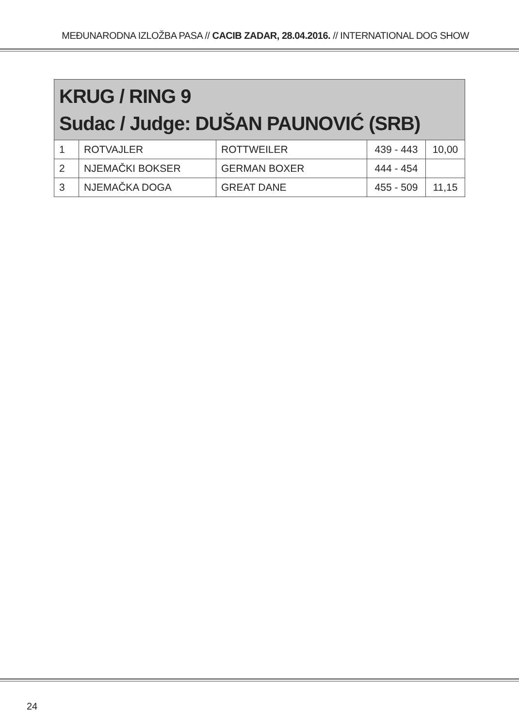MEĐUNARODNA IZLOŽBA PASA // CACIB ZADAR, 28.04.2016. // INTERNATIONAL DOG SHOW
| KRUG / RING 9 Sudac / Judge: DUŠAN PAUNOVIĆ (SRB) | | | | |
| --- | --- | --- | --- | --- |
| 1 | ROTVAJLER | ROTTWEILER | 439 - 443 | 10,00 |
| 2 | NJEMAČKI BOKSER | GERMAN BOXER | 444 - 454 | |
| 3 | NJEMAČKA DOGA | GREAT DANE | 455 - 509 | 11,15 |
24